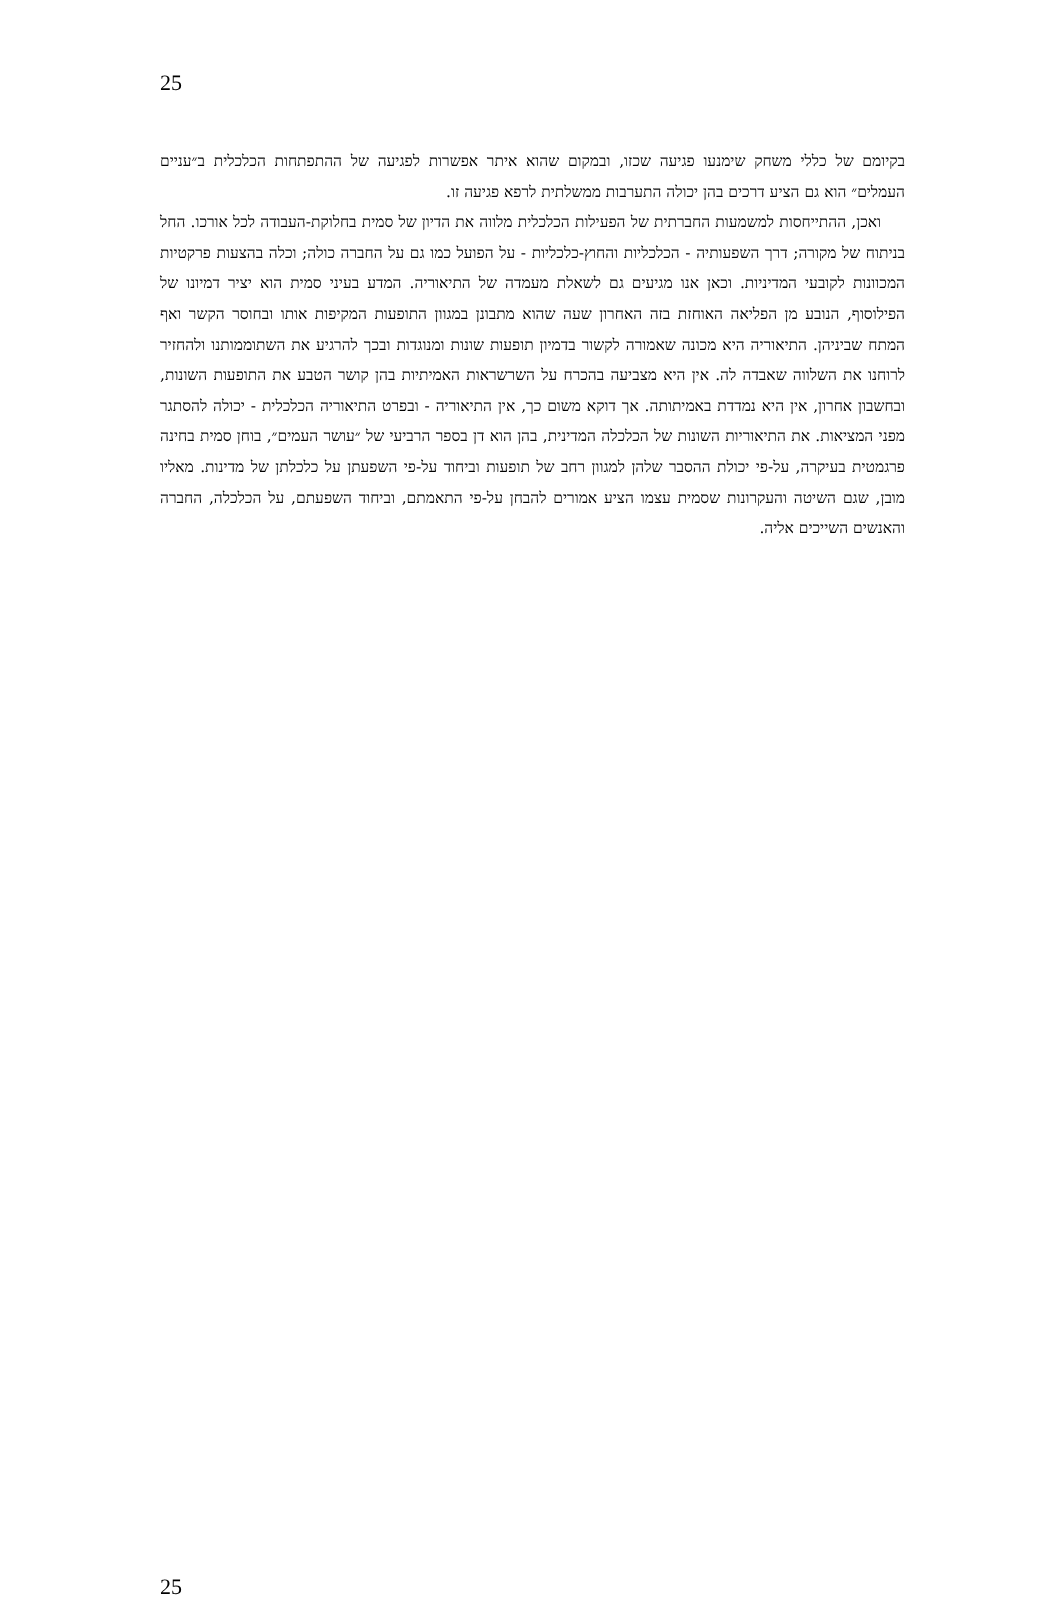25
בקיומם של כללי משחק שימנעו פגיעה שכזו, ובמקום שהוא איתר אפשרות לפגיעה של ההתפתחות הכלכלית ב״עניים העמלים״ הוא גם הציע דרכים בהן יכולה התערבות ממשלתית לרפא פגיעה זו.
ואכן, ההתייחסות למשמעות החברתית של הפעילות הכלכלית מלווה את הדיון של סמית בחלוקת-העבודה לכל אורכו. החל בניתוח של מקורה; דרך השפעותיה - הכלכליות והחוץ-כלכליות - על הפועל כמו גם על החברה כולה; וכלה בהצעות פרקטיות המכוונות לקובעי המדיניות. וכאן אנו מגיעים גם לשאלת מעמדה של התיאוריה. המדע בעיני סמית הוא יציר דמיונו של הפילוסוף, הנובע מן הפליאה האוחזת בזה האחרון שעה שהוא מתבונן במגוון התופעות המקיפות אותו ובחוסר הקשר ואף המתח שביניהן. התיאוריה היא מכונה שאמורה לקשור בדמיון תופעות שונות ומנוגדות ובכך להרגיע את השתוממותנו ולהחזיר לרוחנו את השלווה שאבדה לה. אין היא מצביעה בהכרח על השרשראות האמיתיות בהן קושר הטבע את התופעות השונות, ובחשבון אחרון, אין היא נמדדת באמיתותה. אך דוקא משום כך, אין התיאוריה - ובפרט התיאוריה הכלכלית - יכולה להסתגר מפני המציאות. את התיאוריות השונות של הכלכלה המדינית, בהן הוא דן בספר הרביעי של ״עושר העמים״, בוחן סמית בחינה פרגמטית בעיקרה, על-פי יכולת ההסבר שלהן למגוון רחב של תופעות וביחוד על-פי השפעתן על כלכלתן של מדינות. מאליו מובן, שגם השיטה והעקרונות שסמית עצמו הציע אמורים להבחן על-פי התאמתם, וביחוד השפעתם, על הכלכלה, החברה והאנשים השייכים אליה.
25